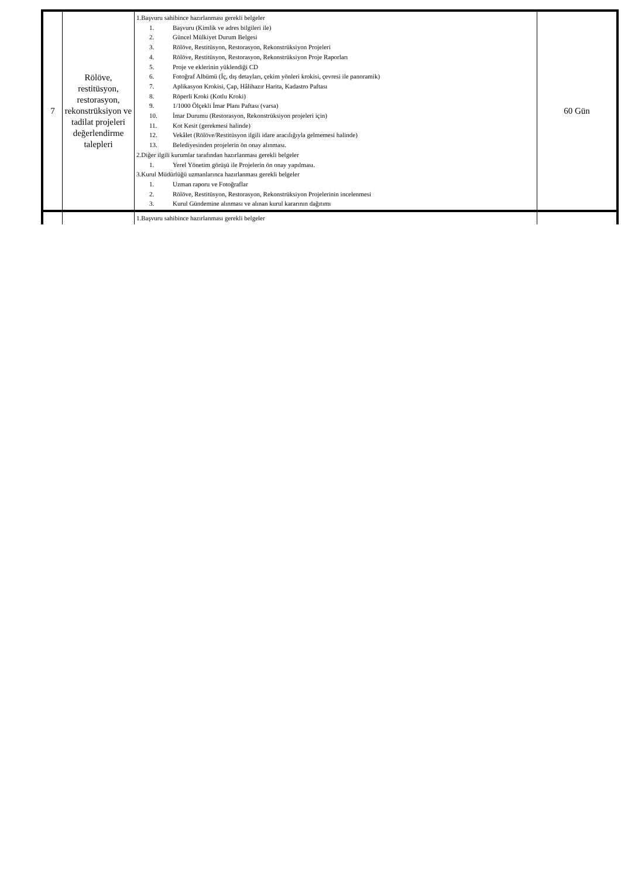| 7 | Rölöve, restitüsyon, restorasyon, rekonstrüksiyon ve tadilat projeleri değerlendirme talepleri | 1.Başvuru sahibince hazırlanması gerekli belgeler 1. Başvuru (Kimlik ve adres bilgileri ile) 2. Güncel Mülkiyet Durum Belgesi 3. Rölöve, Restitüsyon, Restorasyon, Rekonstrüksiyon Projeleri 4. Rölöve, Restitüsyon, Restorasyon, Rekonstrüksiyon Proje Raporları 5. Proje ve eklerinin yüklendiği CD 6. Fotoğraf Albümü (İç, dış detayları, çekim yönleri krokisi, çevresi ile panoramik) 7. Aplikasyon Krokisi, Çap, Hâlihazır Harita, Kadastro Paftası 8. Röperli Kroki (Kotlu Kroki) 9. 1/1000 Ölçekli İmar Planı Paftası (varsa) 10. İmar Durumu (Restorasyon, Rekonstrüksiyon projeleri için) 11. Kot Kesit (gerekmesi halinde) 12. Vekâlet (Rölöve/Restitüsyon ilgili idare aracılığıyla gelmemesi halinde) 13. Belediyesinden projelerin ön onay alınması. 2.Diğer ilgili kurumlar tarafından hazırlanması gerekli belgeler 1. Yerel Yönetim görüşü ile Projelerin ön onay yapılması. 3.Kurul Müdürlüğü uzmanlarınca hazırlanması gerekli belgeler 1. Uzman raporu ve Fotoğraflar 2. Rölöve, Restitüsyon, Restorasyon, Rekonstrüksiyon Projelerinin incelenmesi 3. Kurul Gündemine alınması ve alınan kurul kararının dağıtımı | 60 Gün |
| | | 1.Başvuru sahibince hazırlanması gerekli belgeler | |